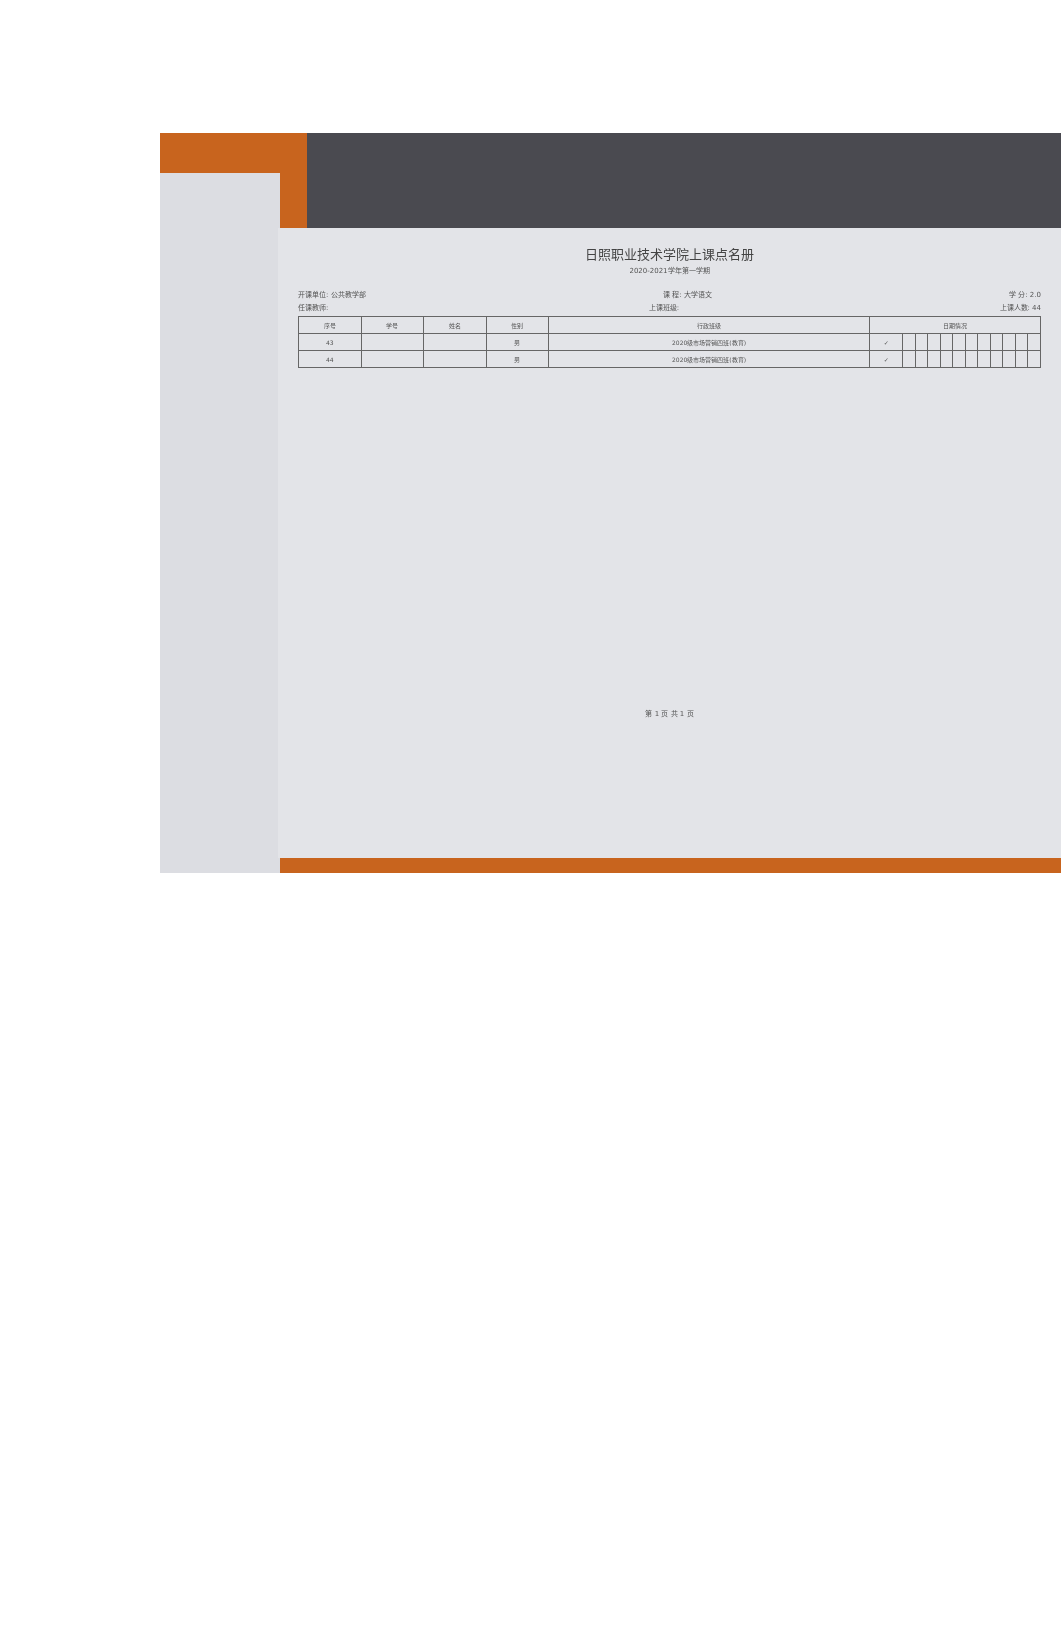日照职业技术学院上课点名册
2020-2021学年第一学期
开课单位: 公共教学部 课 程: 大学语文 学 分: 2.0
任课教师: 上课班级: 上课人数: 44
| 序号 | 学号 | 姓名 | 性别 | 行政班级 | 日期情况 | | | | | | | | | | | |
| --- | --- | --- | --- | --- | --- | --- | --- | --- | --- | --- | --- | --- | --- | --- | --- | --- |
| 43 | | | 男 | 2020级市场营销四班(教育) | ✓ | | | | | | | | | | | |
| 44 | | | 男 | 2020级市场营销四班(教育) | ✓ | | | | | | | | | | | |
第 1 页 共 1 页